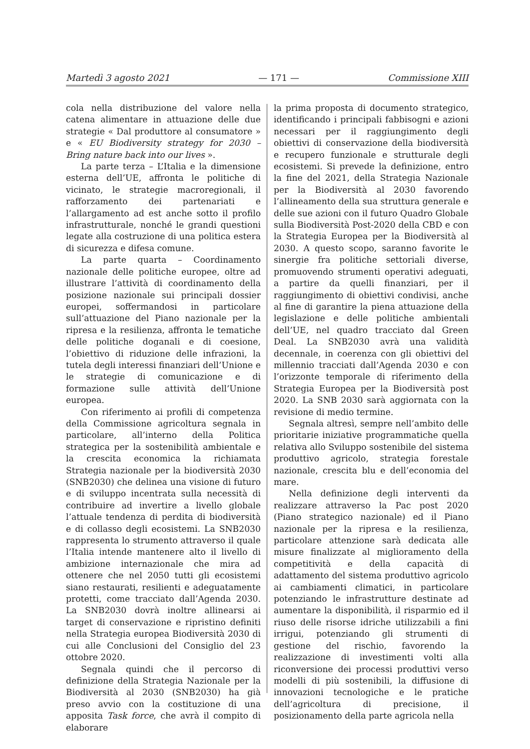Martedì 3 agosto 2021 — 171 — Commissione XIII
cola nella distribuzione del valore nella catena alimentare in attuazione delle due strategie « Dal produttore al consumatore » e « EU Biodiversity strategy for 2030 – Bring nature back into our lives ».
La parte terza – L’Italia e la dimensione esterna dell’UE, affronta le politiche di vicinato, le strategie macroregionali, il rafforzamento dei partenariati e l’allargamento ad est anche sotto il profilo infrastrutturale, nonché le grandi questioni legate alla costruzione di una politica estera di sicurezza e difesa comune.
La parte quarta – Coordinamento nazionale delle politiche europee, oltre ad illustrare l’attività di coordinamento della posizione nazionale sui principali dossier europei, soffermandosi in particolare sull’attuazione del Piano nazionale per la ripresa e la resilienza, affronta le tematiche delle politiche doganali e di coesione, l’obiettivo di riduzione delle infrazioni, la tutela degli interessi finanziari dell’Unione e le strategie di comunicazione e di formazione sulle attività dell’Unione europea.
Con riferimento ai profili di competenza della Commissione agricoltura segnala in particolare, all’interno della Politica strategica per la sostenibilità ambientale e la crescita economica la richiamata Strategia nazionale per la biodiversità 2030 (SNB2030) che delinea una visione di futuro e di sviluppo incentrata sulla necessità di contribuire ad invertire a livello globale l’attuale tendenza di perdita di biodiversità e di collasso degli ecosistemi. La SNB2030 rappresenta lo strumento attraverso il quale l’Italia intende mantenere alto il livello di ambizione internazionale che mira ad ottenere che nel 2050 tutti gli ecosistemi siano restaurati, resilienti e adeguatamente protetti, come tracciato dall’Agenda 2030. La SNB2030 dovrà inoltre allinearsi ai target di conservazione e ripristino definiti nella Strategia europea Biodiversità 2030 di cui alle Conclusioni del Consiglio del 23 ottobre 2020.
Segnala quindi che il percorso di definizione della Strategia Nazionale per la Biodiversità al 2030 (SNB2030) ha già preso avvio con la costituzione di una apposita Task force, che avrà il compito di elaborare
la prima proposta di documento strategico, identificando i principali fabbisogni e azioni necessari per il raggiungimento degli obiettivi di conservazione della biodiversità e recupero funzionale e strutturale degli ecosistemi. Si prevede la definizione, entro la fine del 2021, della Strategia Nazionale per la Biodiversità al 2030 favorendo l’allineamento della sua struttura generale e delle sue azioni con il futuro Quadro Globale sulla Biodiversità Post-2020 della CBD e con la Strategia Europea per la Biodiversità al 2030. A questo scopo, saranno favorite le sinergie fra politiche settoriali diverse, promuovendo strumenti operativi adeguati, a partire da quelli finanziari, per il raggiungimento di obiettivi condivisi, anche al fine di garantire la piena attuazione della legislazione e delle politiche ambientali dell’UE, nel quadro tracciato dal Green Deal. La SNB2030 avrà una validità decennale, in coerenza con gli obiettivi del millennio tracciati dall’Agenda 2030 e con l’orizzonte temporale di riferimento della Strategia Europea per la Biodiversità post 2020. La SNB 2030 sarà aggiornata con la revisione di medio termine.
Segnala altresì, sempre nell’ambito delle prioritarie iniziative programmatiche quella relativa allo Sviluppo sostenibile del sistema produttivo agricolo, strategia forestale nazionale, crescita blu e dell’economia del mare.
Nella definizione degli interventi da realizzare attraverso la Pac post 2020 (Piano strategico nazionale) ed il Piano nazionale per la ripresa e la resilienza, particolare attenzione sarà dedicata alle misure finalizzate al miglioramento della competitività e della capacità di adattamento del sistema produttivo agricolo ai cambiamenti climatici, in particolare potenziando le infrastrutture destinate ad aumentare la disponibilità, il risparmio ed il riuso delle risorse idriche utilizzabili a fini irrigui, potenziando gli strumenti di gestione del rischio, favorendo la realizzazione di investimenti volti alla riconversione dei processi produttivi verso modelli di più sostenibili, la diffusione di innovazioni tecnologiche e le pratiche dell’agricoltura di precisione, il posizionamento della parte agricola nella